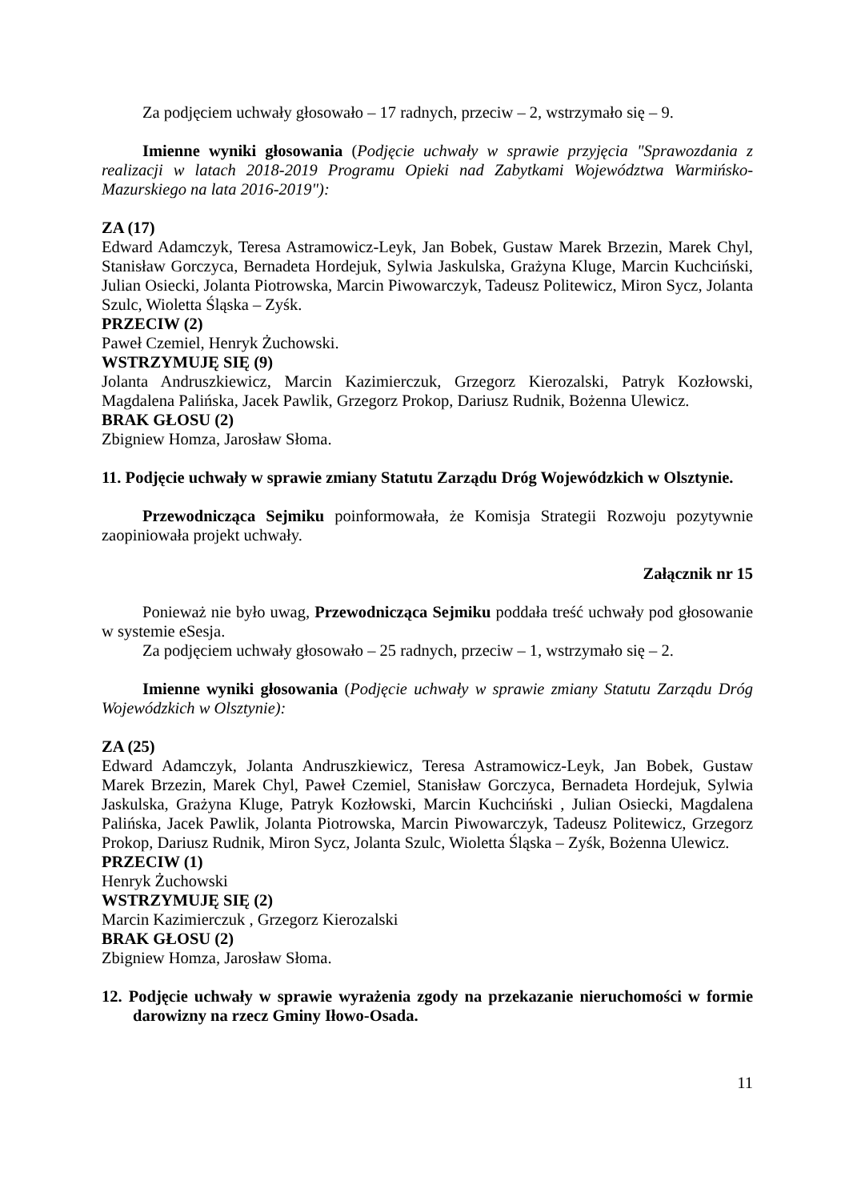Za podjęciem uchwały głosowało – 17 radnych, przeciw – 2, wstrzymało się – 9.
Imienne wyniki głosowania (Podjęcie uchwały w sprawie przyjęcia "Sprawozdania z realizacji w latach 2018-2019 Programu Opieki nad Zabytkami Województwa Warmińsko-Mazurskiego na lata 2016-2019"):
ZA (17)
Edward Adamczyk, Teresa Astramowicz-Leyk, Jan Bobek, Gustaw Marek Brzezin, Marek Chyl, Stanisław Gorczyca, Bernadeta Hordejuk, Sylwia Jaskulska, Grażyna Kluge, Marcin Kuchciński, Julian Osiecki, Jolanta Piotrowska, Marcin Piwowarczyk, Tadeusz Politewicz, Miron Sycz, Jolanta Szulc, Wioletta Śląska – Zyśk.
PRZECIW (2)
Paweł Czemiel, Henryk Żuchowski.
WSTRZYMUJĘ SIĘ (9)
Jolanta Andruszkiewicz, Marcin Kazimierczuk, Grzegorz Kierozalski, Patryk Kozłowski, Magdalena Palińska, Jacek Pawlik, Grzegorz Prokop, Dariusz Rudnik, Bożenna Ulewicz.
BRAK GŁOSU (2)
Zbigniew Homza, Jarosław Słoma.
11. Podjęcie uchwały w sprawie zmiany Statutu Zarządu Dróg Wojewódzkich w Olsztynie.
Przewodnicząca Sejmiku poinformowała, że Komisja Strategii Rozwoju pozytywnie zaopiniowała projekt uchwały.
Załącznik nr 15
Ponieważ nie było uwag, Przewodnicząca Sejmiku poddała treść uchwały pod głosowanie w systemie eSesja.
Za podjęciem uchwały głosowało – 25 radnych, przeciw – 1, wstrzymało się – 2.
Imienne wyniki głosowania (Podjęcie uchwały w sprawie zmiany Statutu Zarządu Dróg Wojewódzkich w Olsztynie):
ZA (25)
Edward Adamczyk, Jolanta Andruszkiewicz, Teresa Astramowicz-Leyk, Jan Bobek, Gustaw Marek Brzezin, Marek Chyl, Paweł Czemiel, Stanisław Gorczyca, Bernadeta Hordejuk, Sylwia Jaskulska, Grażyna Kluge, Patryk Kozłowski, Marcin Kuchciński , Julian Osiecki, Magdalena Palińska, Jacek Pawlik, Jolanta Piotrowska, Marcin Piwowarczyk, Tadeusz Politewicz, Grzegorz Prokop, Dariusz Rudnik, Miron Sycz, Jolanta Szulc, Wioletta Śląska – Zyśk, Bożenna Ulewicz.
PRZECIW (1)
Henryk Żuchowski
WSTRZYMUJĘ SIĘ (2)
Marcin Kazimierczuk , Grzegorz Kierozalski
BRAK GŁOSU (2)
Zbigniew Homza, Jarosław Słoma.
12. Podjęcie uchwały w sprawie wyrażenia zgody na przekazanie nieruchomości w formie darowizny na rzecz Gminy Iłowo-Osada.
11